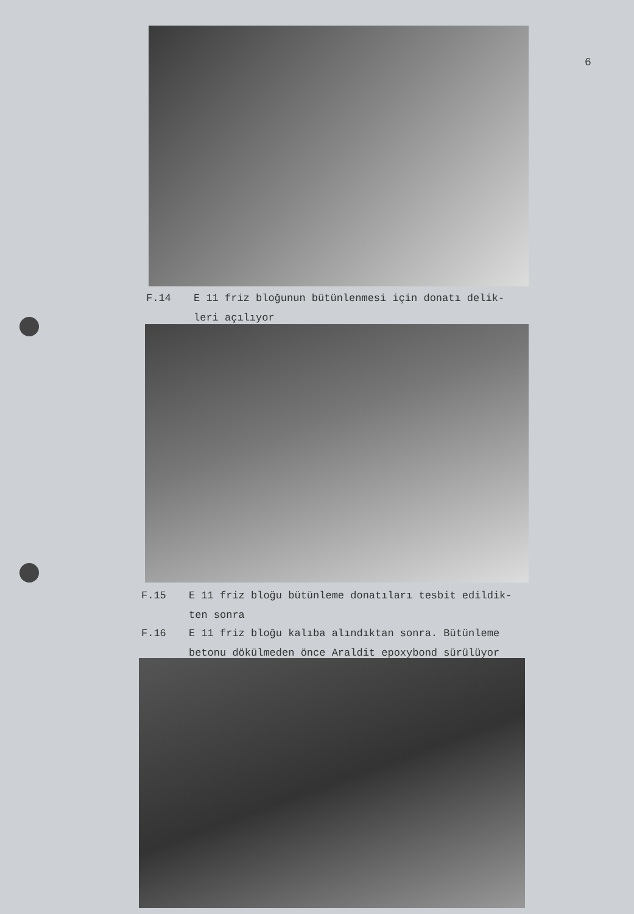6
F.14 E 11 friz bloğunun bütünlenmesi için donatı delik-
leri açılıyor
F.15 E 11 friz bloğu bütünleme donatıları tesbit edildik-
ten sonra
F.16 E 11 friz bloğu kalıba alındıktan sonra. Bütünleme
betonu dökülmeden önce Araldit epoxybond sürülüyor